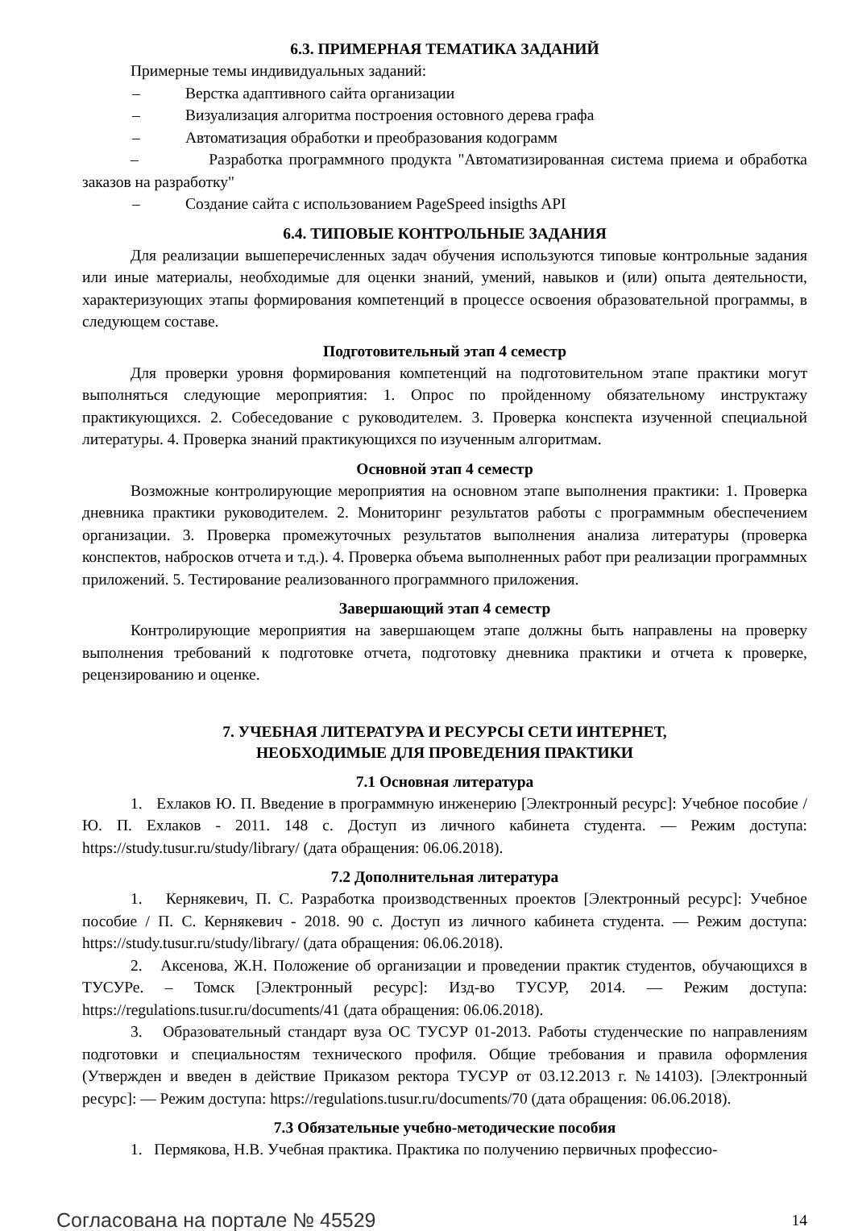6.3. ПРИМЕРНАЯ ТЕМАТИКА ЗАДАНИЙ
Примерные темы индивидуальных заданий:
– Верстка адаптивного сайта организации
– Визуализация алгоритма построения остовного дерева графа
– Автоматизация обработки и преобразования кодограмм
– Разработка программного продукта "Автоматизированная система приема и обработка заказов на разработку"
– Создание сайта с использованием PageSpeed insigths API
6.4. ТИПОВЫЕ КОНТРОЛЬНЫЕ ЗАДАНИЯ
Для реализации вышеперечисленных задач обучения используются типовые контрольные задания или иные материалы, необходимые для оценки знаний, умений, навыков и (или) опыта деятельности, характеризующих этапы формирования компетенций в процессе освоения образовательной программы, в следующем составе.
Подготовительный этап 4 семестр
Для проверки уровня формирования компетенций на подготовительном этапе практики могут выполняться следующие мероприятия: 1. Опрос по пройденному обязательному инструктажу практикующихся. 2. Собеседование с руководителем. 3. Проверка конспекта изученной специальной литературы. 4. Проверка знаний практикующихся по изученным алгоритмам.
Основной этап 4 семестр
Возможные контролирующие мероприятия на основном этапе выполнения практики: 1. Проверка дневника практики руководителем. 2. Мониторинг результатов работы с программным обеспечением организации. 3. Проверка промежуточных результатов выполнения анализа литературы (проверка конспектов, набросков отчета и т.д.). 4. Проверка объема выполненных работ при реализации программных приложений. 5. Тестирование реализованного программного приложения.
Завершающий этап 4 семестр
Контролирующие мероприятия на завершающем этапе должны быть направлены на проверку выполнения требований к подготовке отчета, подготовку дневника практики и отчета к проверке, рецензированию и оценке.
7. УЧЕБНАЯ ЛИТЕРАТУРА И РЕСУРСЫ СЕТИ ИНТЕРНЕТ,
НЕОБХОДИМЫЕ ДЛЯ ПРОВЕДЕНИЯ ПРАКТИКИ
7.1 Основная литература
1. Ехлаков Ю. П. Введение в программную инженерию [Электронный ресурс]: Учебное пособие / Ю. П. Ехлаков - 2011. 148 с. Доступ из личного кабинета студента. — Режим доступа: https://study.tusur.ru/study/library/ (дата обращения: 06.06.2018).
7.2 Дополнительная литература
1. Кернякевич, П. С. Разработка производственных проектов [Электронный ресурс]: Учебное пособие / П. С. Кернякевич - 2018. 90 с. Доступ из личного кабинета студента. — Режим доступа: https://study.tusur.ru/study/library/ (дата обращения: 06.06.2018).
2. Аксенова, Ж.Н. Положение об организации и проведении практик студентов, обучающихся в ТУСУРе. – Томск [Электронный ресурс]: Изд-во ТУСУР, 2014. — Режим доступа: https://regulations.tusur.ru/documents/41 (дата обращения: 06.06.2018).
3. Образовательный стандарт вуза ОС ТУСУР 01-2013. Работы студенческие по направлениям подготовки и специальностям технического профиля. Общие требования и правила оформления (Утвержден и введен в действие Приказом ректора ТУСУР от 03.12.2013 г. №14103). [Электронный ресурс]: — Режим доступа: https://regulations.tusur.ru/documents/70 (дата обращения: 06.06.2018).
7.3 Обязательные учебно-методические пособия
1. Пермякова, Н.В. Учебная практика. Практика по получению первичных профессио-
Согласована на портале № 45529 14